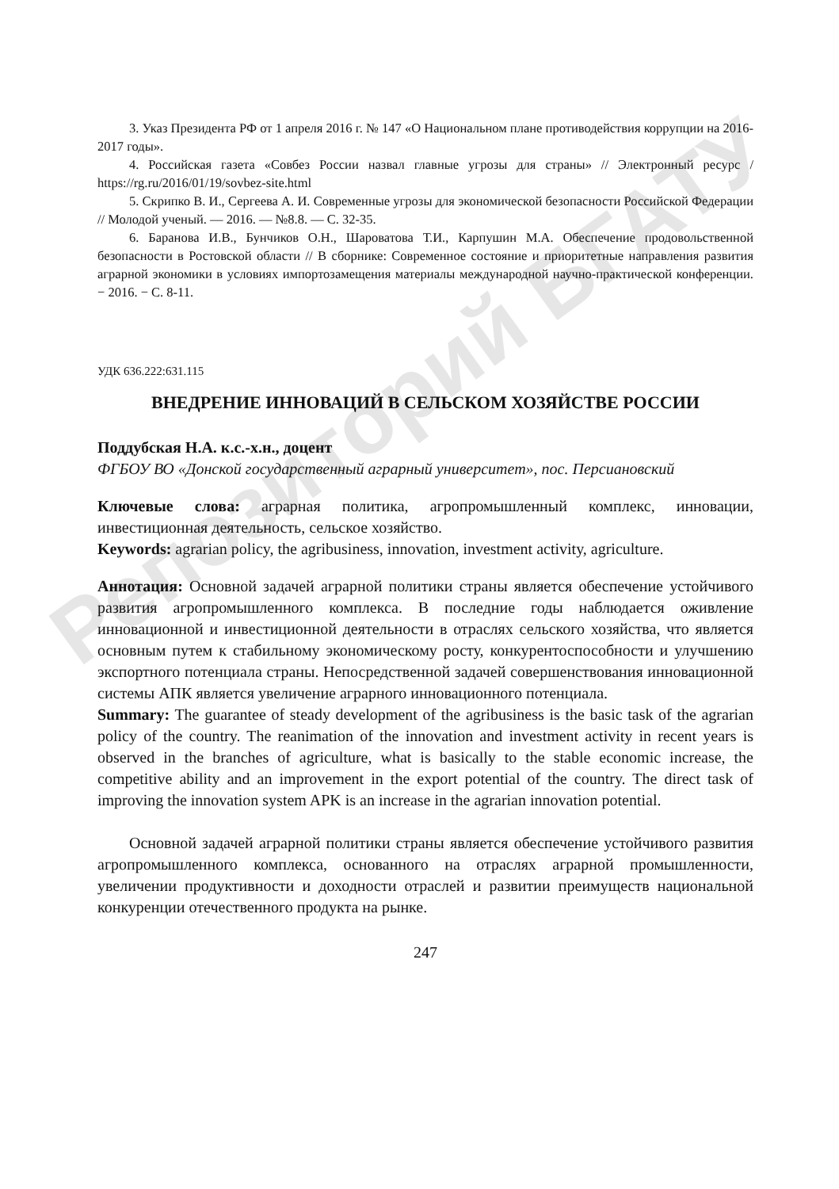Репозиторий БГАТУ
3. Указ Президента РФ от 1 апреля 2016 г. № 147 «О Национальном плане противодействия коррупции на 2016-2017 годы».
4. Российская газета «Совбез России назвал главные угрозы для страны» // Электронный ресурс / https://rg.ru/2016/01/19/sovbez-site.html
5. Скрипко В. И., Сергеева А. И. Современные угрозы для экономической безопасности Российской Федерации // Молодой ученый. — 2016. — №8.8. — С. 32-35.
6. Баранова И.В., Бунчиков О.Н., Шароватова Т.И., Карпушин М.А. Обеспечение продовольственной безопасности в Ростовской области // В сборнике: Современное состояние и приоритетные направления развития аграрной экономики в условиях импортозамещения материалы международной научно-практической конференции. − 2016. − С. 8-11.
УДК 636.222:631.115
ВНЕДРЕНИЕ ИННОВАЦИЙ В СЕЛЬСКОМ ХОЗЯЙСТВЕ РОССИИ
Поддубская Н.А. к.с.-х.н., доцент
ФГБОУ ВО «Донской государственный аграрный университет», пос. Персиановский
Ключевые слова: аграрная политика, агропромышленный комплекс, инновации, инвестиционная деятельность, сельское хозяйство.
Keywords: agrarian policy, the agribusiness, innovation, investment activity, agriculture.
Аннотация: Основной задачей аграрной политики страны является обеспечение устойчивого развития агропромышленного комплекса. В последние годы наблюдается оживление инновационной и инвестиционной деятельности в отраслях сельского хозяйства, что является основным путем к стабильному экономическому росту, конкурентоспособности и улучшению экспортного потенциала страны. Непосредственной задачей совершенствования инновационной системы АПК является увеличение аграрного инновационного потенциала.
Summary: The guarantee of steady development of the agribusiness is the basic task of the agrarian policy of the country. The reanimation of the innovation and investment activity in recent years is observed in the branches of agriculture, what is basically to the stable economic increase, the competitive ability and an improvement in the export potential of the country. The direct task of improving the innovation system APK is an increase in the agrarian innovation potential.
Основной задачей аграрной политики страны является обеспечение устойчивого развития агропромышленного комплекса, основанного на отраслях аграрной промышленности, увеличении продуктивности и доходности отраслей и развитии преимуществ национальной конкуренции отечественного продукта на рынке.
247